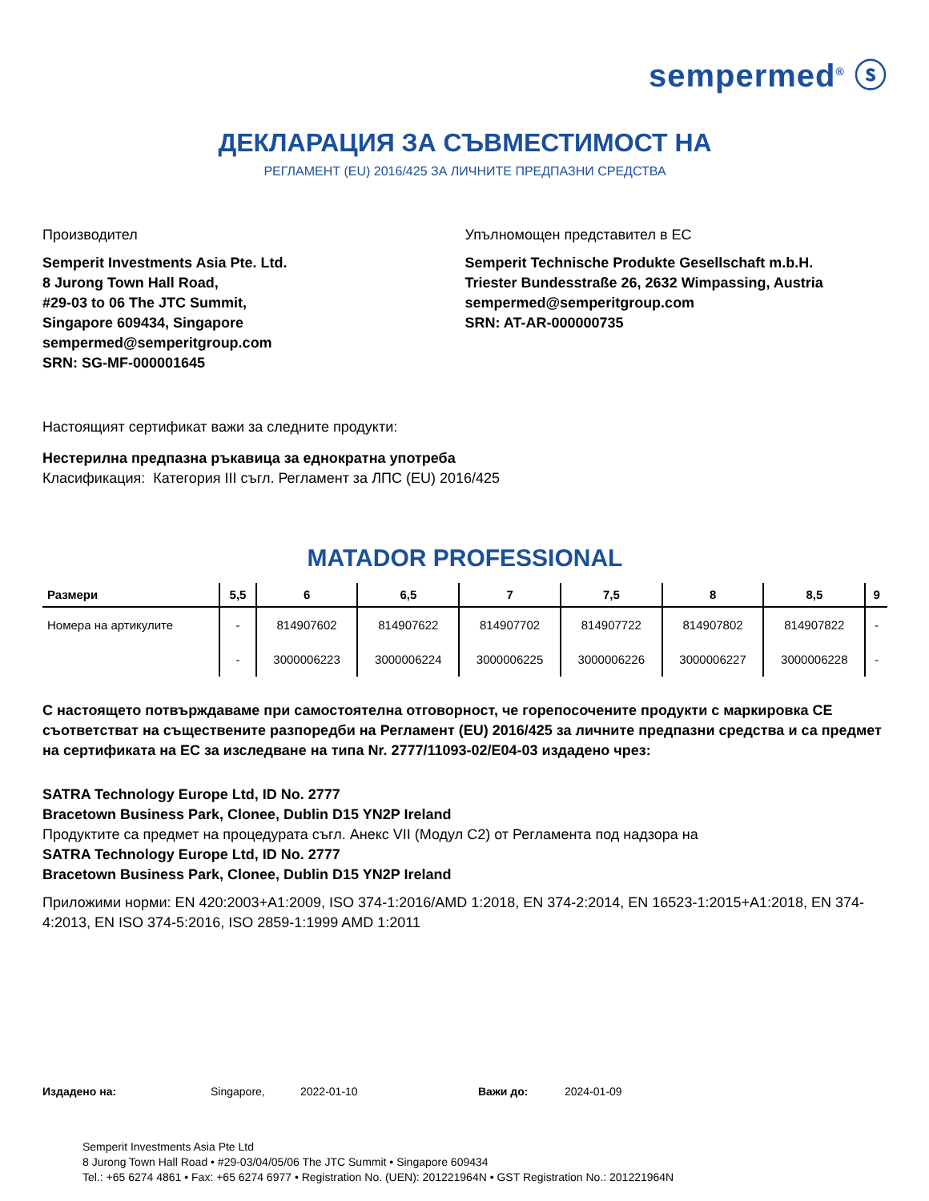sempermed<sup>®</sup> ⓢ
ДЕКЛАРАЦИЯ ЗА СЪВМЕСТИМОСТ НА
РЕГЛАМЕНТ (EU) 2016/425 ЗА ЛИЧНИТЕ ПРЕДПАЗНИ СРЕДСТВА
Производител
Semperit Investments Asia Pte. Ltd.
8 Jurong Town Hall Road,
#29-03 to 06 The JTC Summit,
Singapore 609434, Singapore
sempermed@semperitgroup.com
SRN: SG-MF-000001645
Упълномощен представител в ЕС
Semperit Technische Produkte Gesellschaft m.b.H.
Triester Bundesstraße 26, 2632 Wimpassing, Austria
sempermed@semperitgroup.com
SRN: AT-AR-000000735
Настоящият сертификат важи за следните продукти:
Нестерилна предпазна ръкавица за еднократна употреба
Класификация: Категория III съгл. Регламент за ЛПС (EU) 2016/425
MATADOR PROFESSIONAL
| Размери | 5,5 | 6 | 6,5 | 7 | 7,5 | 8 | 8,5 | 9 |
| --- | --- | --- | --- | --- | --- | --- | --- | --- |
| Номера на артикулите | - | 814907602 | 814907622 | 814907702 | 814907722 | 814907802 | 814907822 | - |
| | - | 3000006223 | 3000006224 | 3000006225 | 3000006226 | 3000006227 | 3000006228 | - |
С настоящето потвърждаваме при самостоятелна отговорност, че горепосочените продукти с маркировка CE съответстват на съществените разпоредби на Регламент (EU) 2016/425 за личните предпазни средства и са предмет на сертификата на ЕС за изследване на типа Nr. 2777/11093-02/E04-03 издадено чрез:
SATRA Technology Europe Ltd, ID No. 2777
Bracetown Business Park, Clonee, Dublin D15 YN2P Ireland
Продуктите са предмет на процедурата съгл. Анекс VII (Модул C2) от Регламента под надзора на
SATRA Technology Europe Ltd, ID No. 2777
Bracetown Business Park, Clonee, Dublin D15 YN2P Ireland
Приложими норми: EN 420:2003+A1:2009, ISO 374-1:2016/AMD 1:2018, EN 374-2:2014, EN 16523-1:2015+A1:2018, EN 374-4:2013, EN ISO 374-5:2016, ISO 2859-1:1999 AMD 1:2011
Издадено на: Singapore, 2022-01-10 Важи до: 2024-01-09
Semperit Investments Asia Pte Ltd
8 Jurong Town Hall Road • #29-03/04/05/06 The JTC Summit • Singapore 609434
Tel.: +65 6274 4861 • Fax: +65 6274 6977 • Registration No. (UEN): 201221964N • GST Registration No.: 201221964N